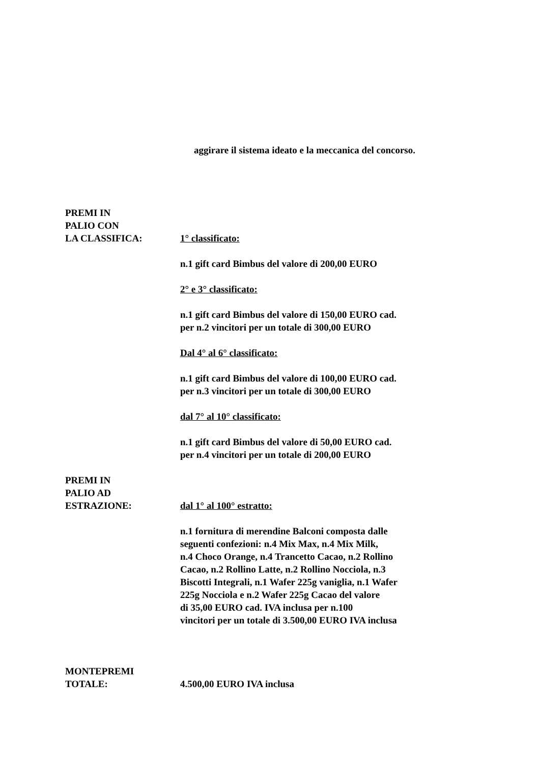aggirare il sistema ideato e la meccanica del concorso.
PREMI IN
PALIO CON
LA CLASSIFICA:
1° classificato:
n.1 gift card Bimbus del valore di 200,00 EURO
2° e 3° classificato:
n.1 gift card Bimbus del valore di 150,00 EURO cad.
per n.2 vincitori per un totale di 300,00 EURO
Dal 4° al 6° classificato:
n.1 gift card Bimbus del valore di 100,00 EURO cad.
per n.3 vincitori per un totale di 300,00 EURO
dal 7° al 10° classificato:
n.1 gift card Bimbus del valore di 50,00 EURO cad.
per n.4 vincitori per un totale di 200,00 EURO
PREMI IN
PALIO AD
ESTRAZIONE:
dal 1° al 100° estratto:
n.1 fornitura di merendine Balconi composta dalle
seguenti confezioni: n.4 Mix Max, n.4 Mix Milk,
n.4 Choco Orange, n.4 Trancetto Cacao, n.2 Rollino
Cacao, n.2 Rollino Latte, n.2 Rollino Nocciola, n.3
Biscotti Integrali, n.1 Wafer 225g vaniglia, n.1 Wafer
225g Nocciola e n.2 Wafer 225g Cacao del valore
di 35,00 EURO cad. IVA inclusa per n.100
vincitori per un totale di 3.500,00 EURO IVA inclusa
MONTEPREMI
TOTALE:
4.500,00 EURO IVA inclusa